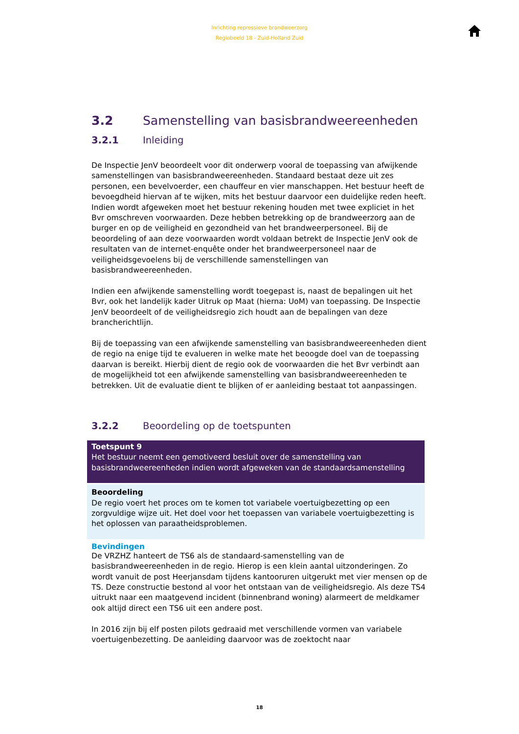Inrichting repressieve brandweerzorg
Regiobeeld 18 - Zuid-Holland Zuid
3.2 Samenstelling van basisbrandweereenheden
3.2.1 Inleiding
De Inspectie JenV beoordeelt voor dit onderwerp vooral de toepassing van afwijkende samenstellingen van basisbrandweereenheden. Standaard bestaat deze uit zes personen, een bevelvoerder, een chauffeur en vier manschappen. Het bestuur heeft de bevoegdheid hiervan af te wijken, mits het bestuur daarvoor een duidelijke reden heeft. Indien wordt afgeweken moet het bestuur rekening houden met twee expliciet in het Bvr omschreven voorwaarden. Deze hebben betrekking op de brandweerzorg aan de burger en op de veiligheid en gezondheid van het brandweerpersoneel. Bij de beoordeling of aan deze voorwaarden wordt voldaan betrekt de Inspectie JenV ook de resultaten van de internet-enquête onder het brandweerpersoneel naar de veiligheidsgevoelens bij de verschillende samenstellingen van basisbrandweereenheden.
Indien een afwijkende samenstelling wordt toegepast is, naast de bepalingen uit het Bvr, ook het landelijk kader Uitruk op Maat (hierna: UoM) van toepassing. De Inspectie JenV beoordeelt of de veiligheidsregio zich houdt aan de bepalingen van deze brancherichtlijn.
Bij de toepassing van een afwijkende samenstelling van basisbrandweereenheden dient de regio na enige tijd te evalueren in welke mate het beoogde doel van de toepassing daarvan is bereikt. Hierbij dient de regio ook de voorwaarden die het Bvr verbindt aan de mogelijkheid tot een afwijkende samenstelling van basisbrandweereenheden te betrekken. Uit de evaluatie dient te blijken of er aanleiding bestaat tot aanpassingen.
3.2.2 Beoordeling op de toetspunten
Toetspunt 9
Het bestuur neemt een gemotiveerd besluit over de samenstelling van basisbrandweereenheden indien wordt afgeweken van de standaardsamenstelling
Beoordeling
De regio voert het proces om te komen tot variabele voertuigbezetting op een zorgvuldige wijze uit. Het doel voor het toepassen van variabele voertuigbezetting is het oplossen van paraatheidsproblemen.
Bevindingen
De VRZHZ hanteert de TS6 als de standaard-samenstelling van de basisbrandweereenheden in de regio. Hierop is een klein aantal uitzonderingen. Zo wordt vanuit de post Heerjansdam tijdens kantooruren uitgerukt met vier mensen op de TS. Deze constructie bestond al voor het ontstaan van de veiligheidsregio. Als deze TS4 uitrukt naar een maatgevend incident (binnenbrand woning) alarmeert de meldkamer ook altijd direct een TS6 uit een andere post.
In 2016 zijn bij elf posten pilots gedraaid met verschillende vormen van variabele voertuigenbezetting. De aanleiding daarvoor was de zoektocht naar
18